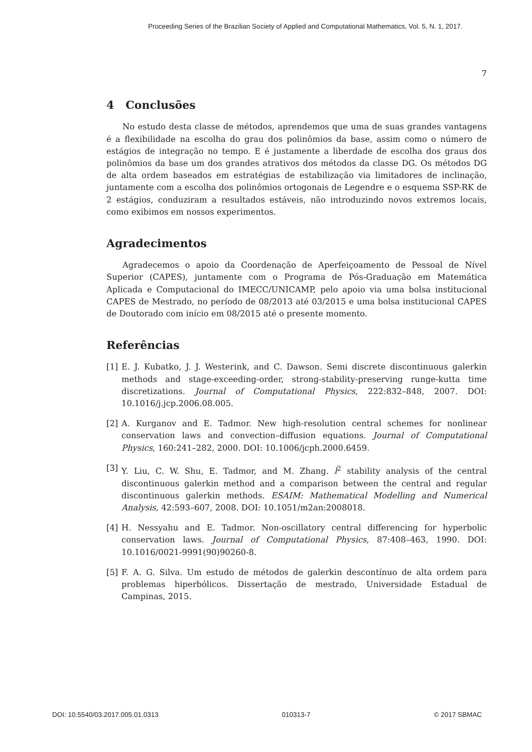Proceeding Series of the Brazilian Society of Applied and Computational Mathematics, Vol. 5, N. 1, 2017.
7
4 Conclusões
No estudo desta classe de métodos, aprendemos que uma de suas grandes vantagens é a flexibilidade na escolha do grau dos polinômios da base, assim como o número de estágios de integração no tempo. E é justamente a liberdade de escolha dos graus dos polinômios da base um dos grandes atrativos dos métodos da classe DG. Os métodos DG de alta ordem baseados em estratégias de estabilização via limitadores de inclinação, juntamente com a escolha dos polinômios ortogonais de Legendre e o esquema SSP-RK de 2 estágios, conduziram a resultados estáveis, não introduzindo novos extremos locais, como exibimos em nossos experimentos.
Agradecimentos
Agradecemos o apoio da Coordenação de Aperfeiçoamento de Pessoal de Nível Superior (CAPES), juntamente com o Programa de Pós-Graduação em Matemática Aplicada e Computacional do IMECC/UNICAMP, pelo apoio via uma bolsa institucional CAPES de Mestrado, no período de 08/2013 até 03/2015 e uma bolsa institucional CAPES de Doutorado com início em 08/2015 até o presente momento.
Referências
[1] E. J. Kubatko, J. J. Westerink, and C. Dawson. Semi discrete discontinuous galerkin methods and stage-exceeding-order, strong-stability-preserving runge-kutta time discretizations. Journal of Computational Physics, 222:832–848, 2007. DOI: 10.1016/j.jcp.2006.08.005.
[2] A. Kurganov and E. Tadmor. New high-resolution central schemes for nonlinear conservation laws and convection–diffusion equations. Journal of Computational Physics, 160:241–282, 2000. DOI: 10.1006/jcph.2000.6459.
[3] Y. Liu, C. W. Shu, E. Tadmor, and M. Zhang. l<sup>2</sup> stability analysis of the central discontinuous galerkin method and a comparison between the central and regular discontinuous galerkin methods. ESAIM: Mathematical Modelling and Numerical Analysis, 42:593–607, 2008. DOI: 10.1051/m2an:2008018.
[4] H. Nessyahu and E. Tadmor. Non-oscillatory central differencing for hyperbolic conservation laws. Journal of Computational Physics, 87:408–463, 1990. DOI: 10.1016/0021-9991(90)90260-8.
[5] F. A. G. Silva. Um estudo de métodos de galerkin descontínuo de alta ordem para problemas hiperbólicos. Dissertação de mestrado, Universidade Estadual de Campinas, 2015.
DOI: 10.5540/03.2017.005.01.0313 010313-7 © 2017 SBMAC